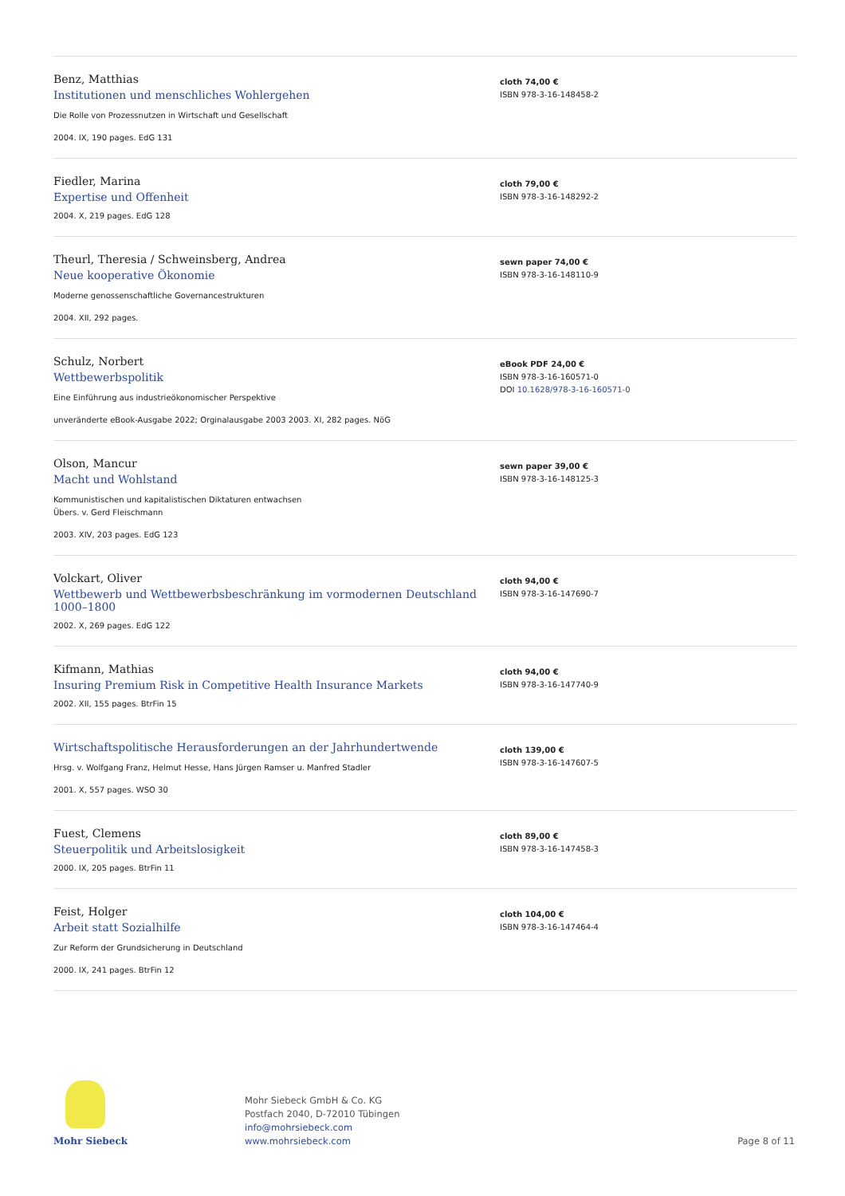Benz, Matthias
Institutionen und menschliches Wohlergehen
Die Rolle von Prozessnutzen in Wirtschaft und Gesellschaft
2004. IX, 190 pages. EdG 131
cloth 74,00 €
ISBN 978-3-16-148458-2
Fiedler, Marina
Expertise und Offenheit
2004. X, 219 pages. EdG 128
cloth 79,00 €
ISBN 978-3-16-148292-2
Theurl, Theresia / Schweinsberg, Andrea
Neue kooperative Ökonomie
Moderne genossenschaftliche Governancestrukturen
2004. XII, 292 pages.
sewn paper 74,00 €
ISBN 978-3-16-148110-9
Schulz, Norbert
Wettbewerbspolitik
Eine Einführung aus industrieökonomischer Perspektive
unveränderte eBook-Ausgabe 2022; Orginalausgabe 2003 2003. XI, 282 pages. NöG
eBook PDF 24,00 €
ISBN 978-3-16-160571-0
DOI 10.1628/978-3-16-160571-0
Olson, Mancur
Macht und Wohlstand
Kommunistischen und kapitalistischen Diktaturen entwachsen
Übers. v. Gerd Fleischmann
2003. XIV, 203 pages. EdG 123
sewn paper 39,00 €
ISBN 978-3-16-148125-3
Volckart, Oliver
Wettbewerb und Wettbewerbsbeschränkung im vormodernen Deutschland 1000–1800
2002. X, 269 pages. EdG 122
cloth 94,00 €
ISBN 978-3-16-147690-7
Kifmann, Mathias
Insuring Premium Risk in Competitive Health Insurance Markets
2002. XII, 155 pages. BtrFin 15
cloth 94,00 €
ISBN 978-3-16-147740-9
Wirtschaftspolitische Herausforderungen an der Jahrhundertwende
Hrsg. v. Wolfgang Franz, Helmut Hesse, Hans Jürgen Ramser u. Manfred Stadler
2001. X, 557 pages. WSO 30
cloth 139,00 €
ISBN 978-3-16-147607-5
Fuest, Clemens
Steuerpolitik und Arbeitslosigkeit
2000. IX, 205 pages. BtrFin 11
cloth 89,00 €
ISBN 978-3-16-147458-3
Feist, Holger
Arbeit statt Sozialhilfe
Zur Reform der Grundsicherung in Deutschland
2000. IX, 241 pages. BtrFin 12
cloth 104,00 €
ISBN 978-3-16-147464-4
Mohr Siebeck
Mohr Siebeck GmbH & Co. KG
Postfach 2040, D-72010 Tübingen
info@mohrsiebeck.com
www.mohrsiebeck.com
Page 8 of 11